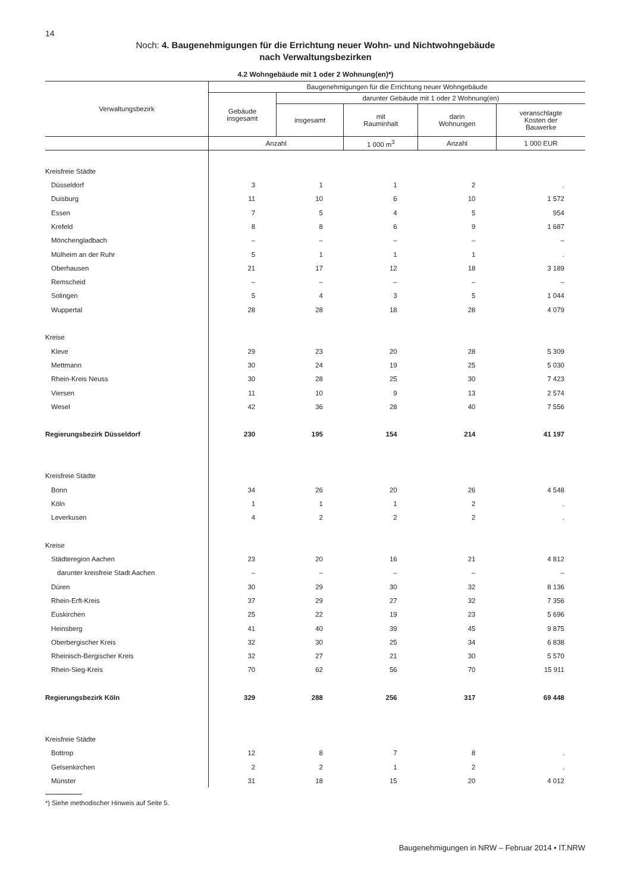14
Noch: 4. Baugenehmigungen für die Errichtung neuer Wohn- und Nichtwohngebäude
nach Verwaltungsbezirken
4.2 Wohngebäude mit 1 oder 2 Wohnung(en)*)
| Verwaltungsbezirk | Baugenehmigungen für die Errichtung neuer Wohngebäude | | | | |
| --- | --- | --- | --- | --- | --- |
| | Gebäude insgesamt | darunter Gebäude mit 1 oder 2 Wohnung(en) | | | |
| | | insgesamt | mit Rauminhalt | darin Wohnungen | veranschlagte Kosten der Bauwerke |
| | Anzahl | | 1 000 m<sup>3</sup> | Anzahl | 1 000 EUR |
| Kreisfreie Städte | | | | | |
| Düsseldorf | 3 | 1 | 1 | 2 | . |
| Duisburg | 11 | 10 | 6 | 10 | 1 572 |
| Essen | 7 | 5 | 4 | 5 | 954 |
| Krefeld | 8 | 8 | 6 | 9 | 1 687 |
| Mönchengladbach | – | – | – | – | – |
| Mülheim an der Ruhr | 5 | 1 | 1 | 1 | . |
| Oberhausen | 21 | 17 | 12 | 18 | 3 189 |
| Remscheid | – | – | – | – | – |
| Solingen | 5 | 4 | 3 | 5 | 1 044 |
| Wuppertal | 28 | 28 | 18 | 28 | 4 079 |
| Kreise | | | | | |
| Kleve | 29 | 23 | 20 | 28 | 5 309 |
| Mettmann | 30 | 24 | 19 | 25 | 5 030 |
| Rhein-Kreis Neuss | 30 | 28 | 25 | 30 | 7 423 |
| Viersen | 11 | 10 | 9 | 13 | 2 574 |
| Wesel | 42 | 36 | 28 | 40 | 7 556 |
| Regierungsbezirk Düsseldorf | 230 | 195 | 154 | 214 | 41 197 |
| Kreisfreie Städte | | | | | |
| Bonn | 34 | 26 | 20 | 26 | 4 548 |
| Köln | 1 | 1 | 1 | 2 | . |
| Leverkusen | 4 | 2 | 2 | 2 | . |
| Kreise | | | | | |
| Städteregion Aachen | 23 | 20 | 16 | 21 | 4 812 |
| darunter kreisfreie Stadt Aachen | – | – | – | – | – |
| Düren | 30 | 29 | 30 | 32 | 8 136 |
| Rhein-Erft-Kreis | 37 | 29 | 27 | 32 | 7 356 |
| Euskirchen | 25 | 22 | 19 | 23 | 5 696 |
| Heinsberg | 41 | 40 | 39 | 45 | 9 875 |
| Oberbergischer Kreis | 32 | 30 | 25 | 34 | 6 838 |
| Rheinisch-Bergischer Kreis | 32 | 27 | 21 | 30 | 5 570 |
| Rhein-Sieg-Kreis | 70 | 62 | 56 | 70 | 15 911 |
| Regierungsbezirk Köln | 329 | 288 | 256 | 317 | 69 448 |
| Kreisfreie Städte | | | | | |
| Bottrop | 12 | 8 | 7 | 8 | . |
| Gelsenkirchen | 2 | 2 | 1 | 2 | . |
| Münster | 31 | 18 | 15 | 20 | 4 012 |
*) Siehe methodischer Hinweis auf Seite 5.
Baugenehmigungen in NRW – Februar 2014 • IT.NRW